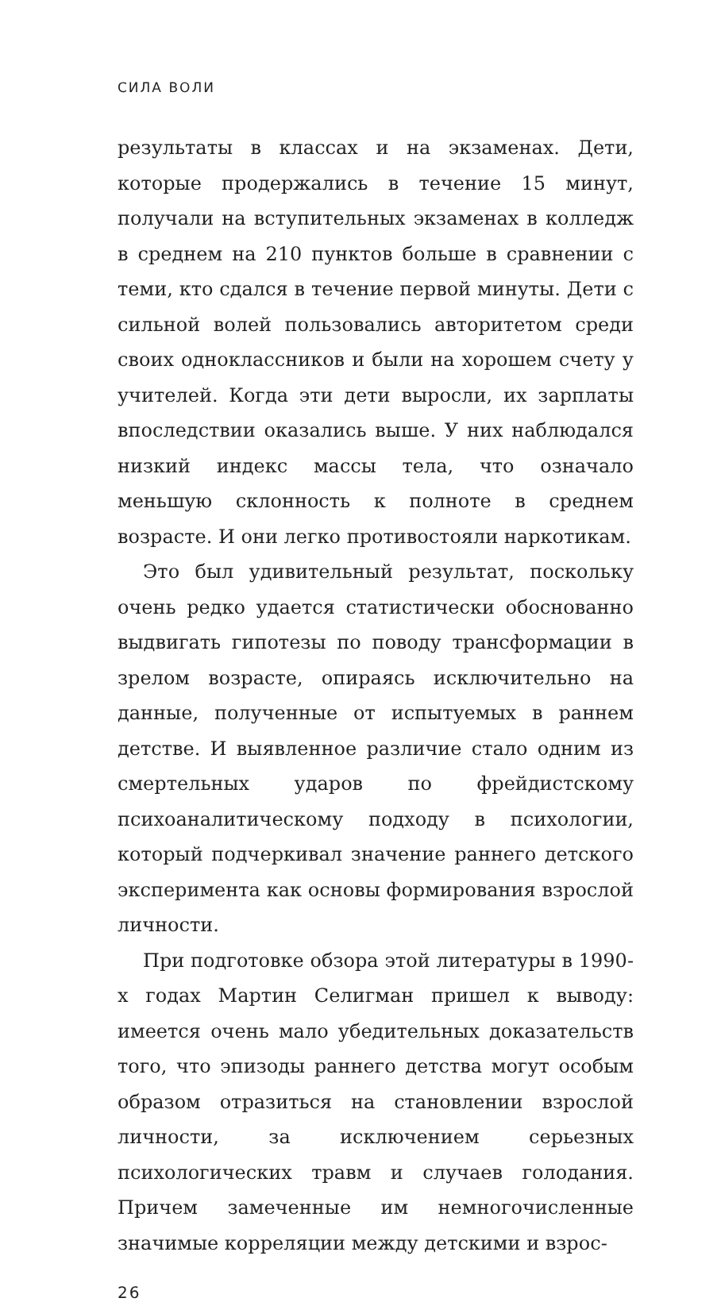СИЛА ВОЛИ
результаты в классах и на экзаменах. Дети, которые продержались в течение 15 минут, получали на вступительных экзаменах в колледж в среднем на 210 пунктов больше в сравнении с теми, кто сдался в течение первой минуты. Дети с сильной волей пользовались авторитетом среди своих одноклассников и были на хорошем счету у учителей. Когда эти дети выросли, их зарплаты впоследствии оказались выше. У них наблюдался низкий индекс массы тела, что означало меньшую склонность к полноте в среднем возрасте. И они легко противостояли наркотикам.
Это был удивительный результат, поскольку очень редко удается статистически обоснованно выдвигать гипотезы по поводу трансформации в зрелом возрасте, опираясь исключительно на данные, полученные от испытуемых в раннем детстве. И выявленное различие стало одним из смертельных ударов по фрейдистскому психоаналитическому подходу в психологии, который подчеркивал значение раннего детского эксперимента как основы формирования взрослой личности.
При подготовке обзора этой литературы в 1990-х годах Мартин Селигман пришел к выводу: имеется очень мало убедительных доказательств того, что эпизоды раннего детства могут особым образом отразиться на становлении взрослой личности, за исключением серьезных психологических травм и случаев голодания. Причем замеченные им немногочисленные значимые корреляции между детскими и взрос-
26